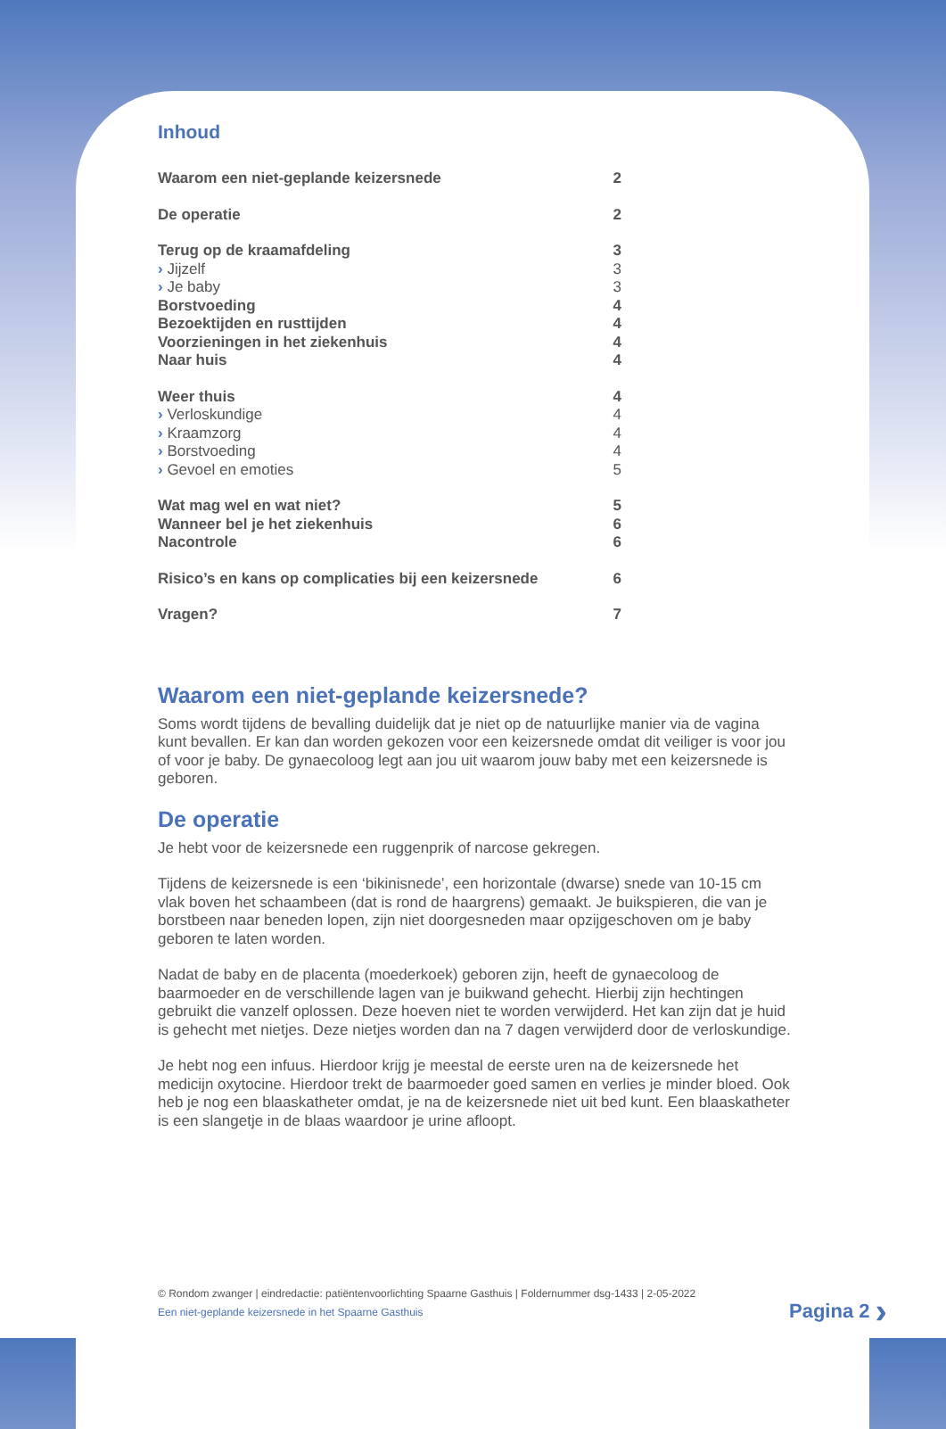Inhoud
| Waarom een niet-geplande keizersnede | 2 |
| De operatie | 2 |
| Terug op de kraamafdeling | 3 |
| › Jijzelf | 3 |
| › Je baby | 3 |
| Borstvoeding | 4 |
| Bezoektijden en rusttijden | 4 |
| Voorzieningen in het ziekenhuis | 4 |
| Naar huis | 4 |
| Weer thuis | 4 |
| › Verloskundige | 4 |
| › Kraamzorg | 4 |
| › Borstvoeding | 4 |
| › Gevoel en emoties | 5 |
| Wat mag wel en wat niet? | 5 |
| Wanneer bel je het ziekenhuis | 6 |
| Nacontrole | 6 |
| Risico’s en kans op complicaties bij een keizersnede | 6 |
| Vragen? | 7 |
Waarom een niet-geplande keizersnede?
Soms wordt tijdens de bevalling duidelijk dat je niet op de natuurlijke manier via de vagina kunt bevallen. Er kan dan worden gekozen voor een keizersnede omdat dit veiliger is voor jou of voor je baby. De gynaecoloog legt aan jou uit waarom jouw baby met een keizersnede is geboren.
De operatie
Je hebt voor de keizersnede een ruggenprik of narcose gekregen.
Tijdens de keizersnede is een ‘bikinisnede’, een horizontale (dwarse) snede van 10-15 cm vlak boven het schaambeen (dat is rond de haargrens) gemaakt. Je buikspieren, die van je borstbeen naar beneden lopen, zijn niet doorgesneden maar opzijgeschoven om je baby geboren te laten worden.
Nadat de baby en de placenta (moederkoek) geboren zijn, heeft de gynaecoloog de baarmoeder en de verschillende lagen van je buikwand gehecht. Hierbij zijn hechtingen gebruikt die vanzelf oplossen. Deze hoeven niet te worden verwijderd. Het kan zijn dat je huid is gehecht met nietjes. Deze nietjes worden dan na 7 dagen verwijderd door de verloskundige.
Je hebt nog een infuus. Hierdoor krijg je meestal de eerste uren na de keizersnede het medicijn oxytocine. Hierdoor trekt de baarmoeder goed samen en verlies je minder bloed. Ook heb je nog een blaaskatheter omdat, je na de keizersnede niet uit bed kunt. Een blaaskatheter is een slangetje in de blaas waardoor je urine afloopt.
© Rondom zwanger | eindredactie: patiëntenvoorlichting Spaarne Gasthuis | Foldernummer dsg-1433 | 2-05-2022
Een niet-geplande keizersnede in het Spaarne Gasthuis
Pagina 2 ›